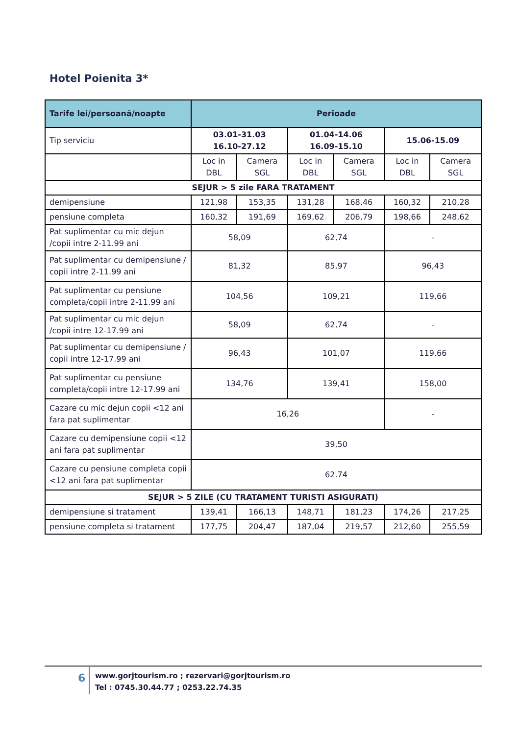Hotel Poienita 3*
| Tarife lei/persoană/noapte | Perioade | | | | | |
| --- | --- | --- | --- | --- | --- | --- |
| Tip serviciu | 03.01-31.03 16.10-27.12 | | 01.04-14.06 16.09-15.10 | | 15.06-15.09 | |
| | Loc in DBL | Camera SGL | Loc in DBL | Camera SGL | Loc in DBL | Camera SGL |
| SEJUR > 5 zile FARA TRATAMENT | | | | | | |
| demipensiune | 121,98 | 153,35 | 131,28 | 168,46 | 160,32 | 210,28 |
| pensiune completa | 160,32 | 191,69 | 169,62 | 206,79 | 198,66 | 248,62 |
| Pat suplimentar cu mic dejun /copii intre 2-11.99 ani | 58,09 | | 62,74 | | - | |
| Pat suplimentar cu demipensiune / copii intre 2-11.99 ani | 81,32 | | 85,97 | | 96,43 | |
| Pat suplimentar cu pensiune completa/copii intre 2-11.99 ani | 104,56 | | 109,21 | | 119,66 | |
| Pat suplimentar cu mic dejun /copii intre 12-17.99 ani | 58,09 | | 62,74 | | - | |
| Pat suplimentar cu demipensiune / copii intre 12-17.99 ani | 96,43 | | 101,07 | | 119,66 | |
| Pat suplimentar cu pensiune completa/copii intre 12-17.99 ani | 134,76 | | 139,41 | | 158,00 | |
| Cazare cu mic dejun copii <12 ani fara pat suplimentar | 16,26 | | | | - | |
| Cazare cu demipensiune copii <12 ani fara pat suplimentar | 39,50 | | | | | |
| Cazare cu pensiune completa copii <12 ani fara pat suplimentar | 62.74 | | | | | |
| SEJUR > 5 ZILE (CU TRATAMENT TURISTI ASIGURATI) | | | | | | |
| demipensiune si tratament | 139,41 | 166,13 | 148,71 | 181,23 | 174,26 | 217,25 |
| pensiune completa si tratament | 177,75 | 204,47 | 187,04 | 219,57 | 212,60 | 255,59 |
6
www.gorjtourism.ro ; rezervari@gorjtourism.ro
Tel : 0745.30.44.77 ; 0253.22.74.35